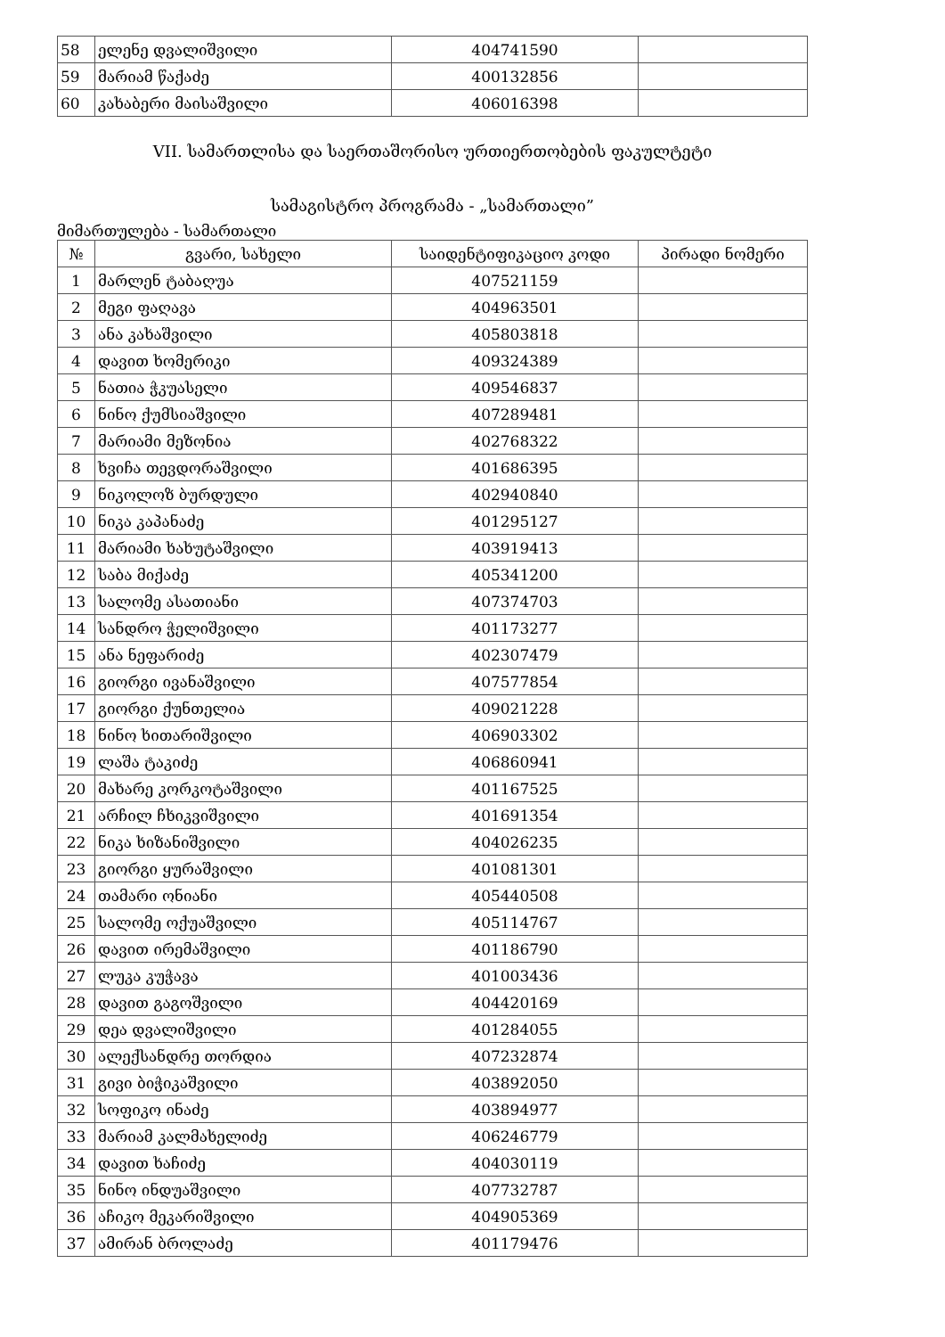| 58 | ელენე დვალიშვილი | 404741590 | |
| 59 | მარიამ წაქაძე | 400132856 | |
| 60 | კახაბერი მაისაშვილი | 406016398 | |
VII. სამართლისა და საერთაშორისო ურთიერთობების ფაკულტეტი
სამაგისტრო პროგრამა - „სამართალი”
მიმართულება - სამართალი
| № | გვარი, სახელი | საიდენტიფიკაციო კოდი | პირადი ნომერი |
| --- | --- | --- | --- |
| 1 | მარლენ ტაბაღუა | 407521159 | |
| 2 | მეგი ფაღავა | 404963501 | |
| 3 | ანა კახაშვილი | 405803818 | |
| 4 | დავით ხომერიკი | 409324389 | |
| 5 | ნათია ჭკუასელი | 409546837 | |
| 6 | ნინო ქუმსიაშვილი | 407289481 | |
| 7 | მარიამი მეზონია | 402768322 | |
| 8 | ხვიჩა თევდორაშვილი | 401686395 | |
| 9 | ნიკოლოზ ბურდული | 402940840 | |
| 10 | ნიკა კაპანაძე | 401295127 | |
| 11 | მარიამი ხახუტაშვილი | 403919413 | |
| 12 | საბა მიქაძე | 405341200 | |
| 13 | სალომე ასათიანი | 407374703 | |
| 14 | სანდრო ჭელიშვილი | 401173277 | |
| 15 | ანა ნეფარიძე | 402307479 | |
| 16 | გიორგი ივანაშვილი | 407577854 | |
| 17 | გიორგი ქუნთელია | 409021228 | |
| 18 | ნინო ხითარიშვილი | 406903302 | |
| 19 | ლაშა ტაკიძე | 406860941 | |
| 20 | მახარე კორკოტაშვილი | 401167525 | |
| 21 | არჩილ ჩხიკვიშვილი | 401691354 | |
| 22 | ნიკა ხიზანიშვილი | 404026235 | |
| 23 | გიორგი ყურაშვილი | 401081301 | |
| 24 | თამარი ონიანი | 405440508 | |
| 25 | სალომე ოქუაშვილი | 405114767 | |
| 26 | დავით ირემაშვილი | 401186790 | |
| 27 | ლუკა კუჭავა | 401003436 | |
| 28 | დავით გაგოშვილი | 404420169 | |
| 29 | დეა დვალიშვილი | 401284055 | |
| 30 | ალექსანდრე თორდია | 407232874 | |
| 31 | გივი ბიჭიკაშვილი | 403892050 | |
| 32 | სოფიკო ინაძე | 403894977 | |
| 33 | მარიამ კალმახელიძე | 406246779 | |
| 34 | დავით ხაჩიძე | 404030119 | |
| 35 | ნინო ინდუაშვილი | 407732787 | |
| 36 | აჩიკო მეკარიშვილი | 404905369 | |
| 37 | ამირან ბროლაძე | 401179476 | |